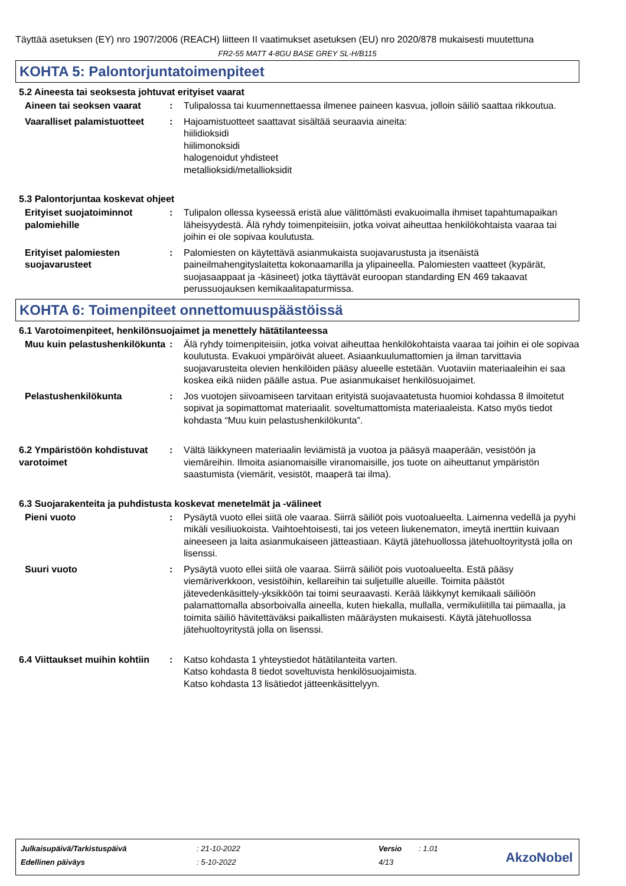Täyttää asetuksen (EY) nro 1907/2006 (REACH) liitteen II vaatimukset asetuksen (EU) nro 2020/878 mukaisesti muutettuna
FR2-55 MATT 4-8GU BASE GREY SL-H/B115
KOHTA 5: Palontorjuntatoimenpiteet
5.2 Aineesta tai seoksesta johtuvat erityiset vaarat
Aineen tai seoksen vaarat : Tulipalossa tai kuumennettaessa ilmenee paineen kasvua, jolloin säiliö saattaa rikkoutua.
Vaaralliset palamistuotteet
: Hajoamistuotteet saattavat sisältää seuraavia aineita:
hiilidioksidi
hiilimonoksidi
halogenoidut yhdisteet
metallioksidi/metallioksidit
5.3 Palontorjuntaa koskevat ohjeet
Erityiset suojatoiminnot palomiehille
: Tulipalon ollessa kyseessä eristä alue välittömästi evakuoimalla ihmiset tapahtumapaikan läheisyydestä. Älä ryhdy toimenpiteisiin, jotka voivat aiheuttaa henkilökohtaista vaaraa tai joihin ei ole sopivaa koulutusta.
Erityiset palomiesten suojavarusteet
: Palomiesten on käytettävä asianmukaista suojavarustusta ja itsenäistä paineilmahengityslaitetta kokonaamarilla ja ylipaineella. Palomiesten vaatteet (kypärät, suojasaappaat ja -käsineet) jotka täyttävät euroopan standarding EN 469 takaavat perussuojauksen kemikaalitapaturmissa.
KOHTA 6: Toimenpiteet onnettomuuspäästöissä
6.1 Varotoimenpiteet, henkilönsuojaimet ja menettely hätätilanteessa
Muu kuin pelastushenkilökunta
: Älä ryhdy toimenpiteisiin, jotka voivat aiheuttaa henkilökohtaista vaaraa tai joihin ei ole sopivaa koulutusta. Evakuoi ympäröivät alueet. Asiaankuulumattomien ja ilman tarvittavia suojavarusteita olevien henkilöiden pääsy alueelle estetään. Vuotaviin materiaaleihin ei saa koskea eikä niiden päälle astua. Pue asianmukaiset henkilösuojaimet.
Pelastushenkilökunta : Jos vuotojen siivoamiseen tarvitaan erityistä suojavaatetusta huomioi kohdassa 8 ilmoitetut sopivat ja sopimattomat materiaalit. soveltumattomista materiaaleista. Katso myös tiedot kohdasta “Muu kuin pelastushenkilökunta”.
6.2 Ympäristöön kohdistuvat varotoimet
: Vältä läikkyneen materiaalin leviämistä ja vuotoa ja pääsyä maaperään, vesistöön ja viemäreihin. Ilmoita asianomaisille viranomaisille, jos tuote on aiheuttanut ympäristön saastumista (viemärit, vesistöt, maaperä tai ilma).
6.3 Suojarakenteita ja puhdistusta koskevat menetelmät ja -välineet
Pieni vuoto : Pysäytä vuoto ellei siitä ole vaaraa. Siirrä säiliöt pois vuotoalueelta. Laimenna vedellä ja pyyhi mikäli vesiliuokoista. Vaihtoehtoisesti, tai jos veteen liukenematon, imeytä inerttiin kuivaan aineeseen ja laita asianmukaiseen jätteastiaan. Käytä jätehuollossa jätehuoltoyritystä jolla on lisenssi.
Suuri vuoto : Pysäytä vuoto ellei siitä ole vaaraa. Siirrä säiliöt pois vuotoalueelta. Estä pääsy viemäriverkkoon, vesistöihin, kellareihin tai suljetuille alueille. Toimita päästöt jätevedenkäsittely-yksikköön tai toimi seuraavasti. Kerää läikkynyt kemikaali säiliöön palamattomalla absorboivalla aineella, kuten hiekalla, mullalla, vermikuliitilla tai piimaalla, ja toimita säiliö hävitettäväksi paikallisten määräysten mukaisesti. Käytä jätehuollossa jätehuoltoyritystä jolla on lisenssi.
6.4 Viittaukset muihin kohtiin
: Katso kohdasta 1 yhteystiedot hätätilanteita varten.
Katso kohdasta 8 tiedot soveltuvista henkilösuojaimista.
Katso kohdasta 13 lisätiedot jätteenkäsittelyyn.
| Julkaisupäivä/Tarkistuspäivä | : 21-10-2022 | Versio | : 1.01 |
| Edellinen päiväys | : 5-10-2022 | 4/13 | |
AkzoNobel